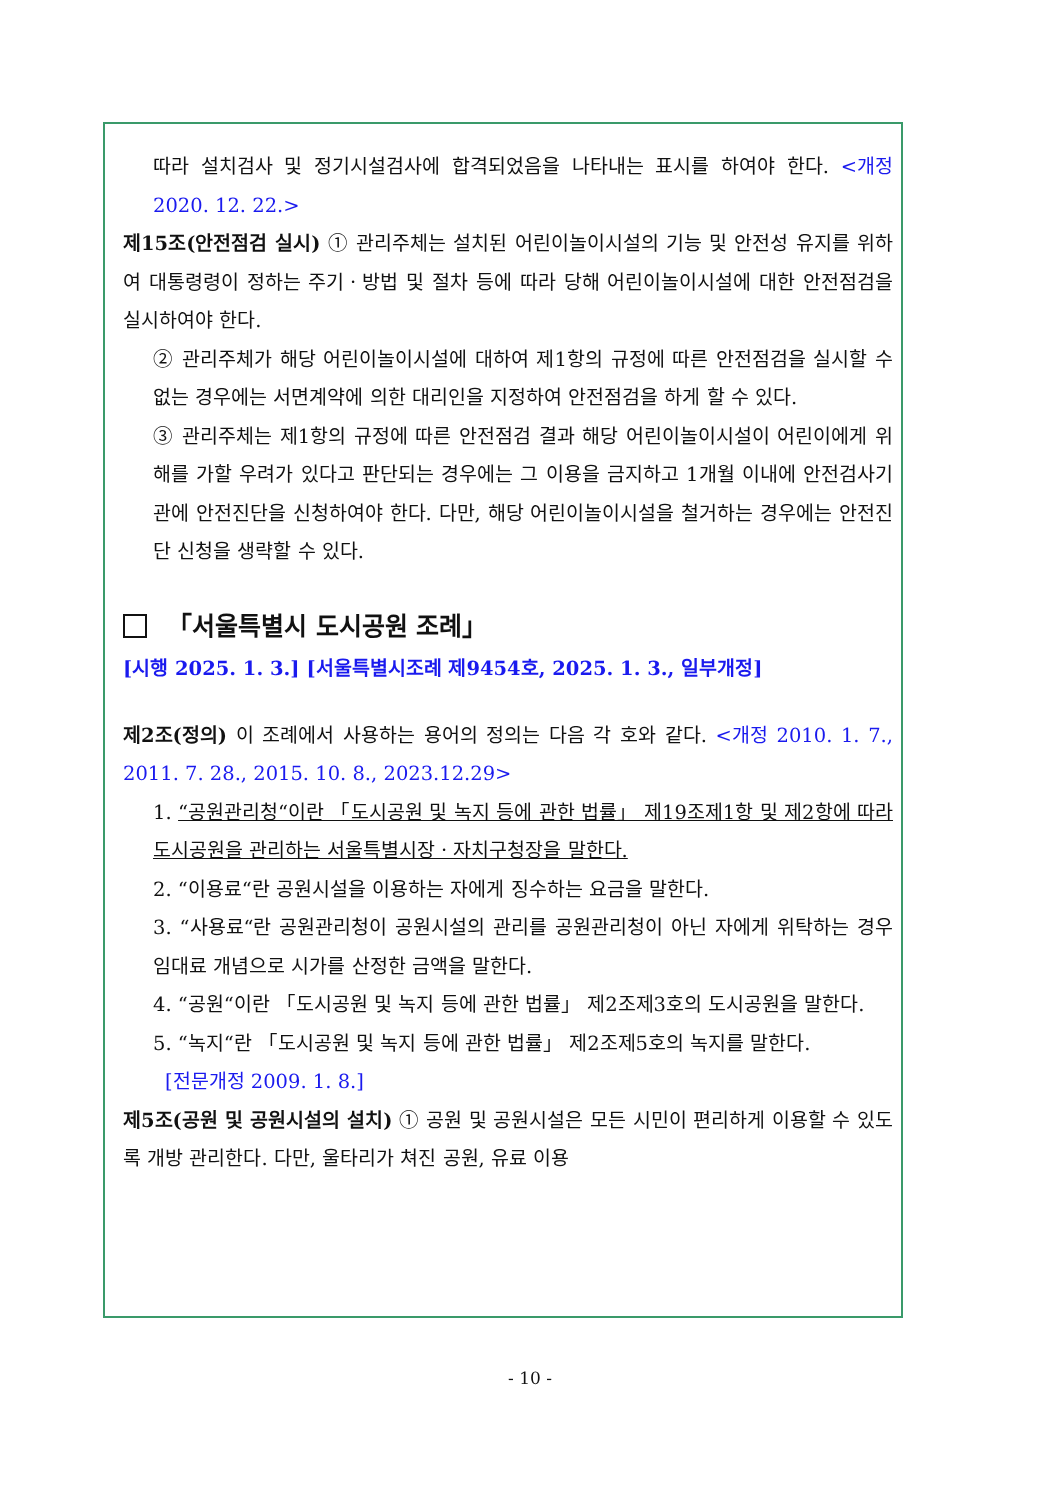따라 설치검사 및 정기시설검사에 합격되었음을 나타내는 표시를 하여야 한다. <개정 2020. 12. 22.>
제15조(안전점검 실시) ① 관리주체는 설치된 어린이놀이시설의 기능 및 안전성 유지를 위하여 대통령령이 정하는 주기ㆍ방법 및 절차 등에 따라 당해 어린이놀이시설에 대한 안전점검을 실시하여야 한다.
② 관리주체가 해당 어린이놀이시설에 대하여 제1항의 규정에 따른 안전점검을 실시할 수 없는 경우에는 서면계약에 의한 대리인을 지정하여 안전점검을 하게 할 수 있다.
③ 관리주체는 제1항의 규정에 따른 안전점검 결과 해당 어린이놀이시설이 어린이에게 위해를 가할 우려가 있다고 판단되는 경우에는 그 이용을 금지하고 1개월 이내에 안전검사기관에 안전진단을 신청하여야 한다. 다만, 해당 어린이놀이시설을 철거하는 경우에는 안전진단 신청을 생략할 수 있다.
「서울특별시 도시공원 조례」
[시행 2025. 1. 3.] [서울특별시조례 제9454호, 2025. 1. 3., 일부개정]
제2조(정의) 이 조례에서 사용하는 용어의 정의는 다음 각 호와 같다. <개정 2010. 1. 7., 2011. 7. 28., 2015. 10. 8., 2023.12.29>
1. “공원관리청“이란 「도시공원 및 녹지 등에 관한 법률」 제19조제1항 및 제2항에 따라 도시공원을 관리하는 서울특별시장ㆍ자치구청장을 말한다.
2. “이용료“란 공원시설을 이용하는 자에게 징수하는 요금을 말한다.
3. “사용료“란 공원관리청이 공원시설의 관리를 공원관리청이 아닌 자에게 위탁하는 경우 임대료 개념으로 시가를 산정한 금액을 말한다.
4. “공원“이란 「도시공원 및 녹지 등에 관한 법률」 제2조제3호의 도시공원을 말한다.
5. “녹지“란 「도시공원 및 녹지 등에 관한 법률」 제2조제5호의 녹지를 말한다.
[전문개정 2009. 1. 8.]
제5조(공원 및 공원시설의 설치) ① 공원 및 공원시설은 모든 시민이 편리하게 이용할 수 있도록 개방 관리한다. 다만, 울타리가 쳐진 공원, 유료 이용
- 10 -